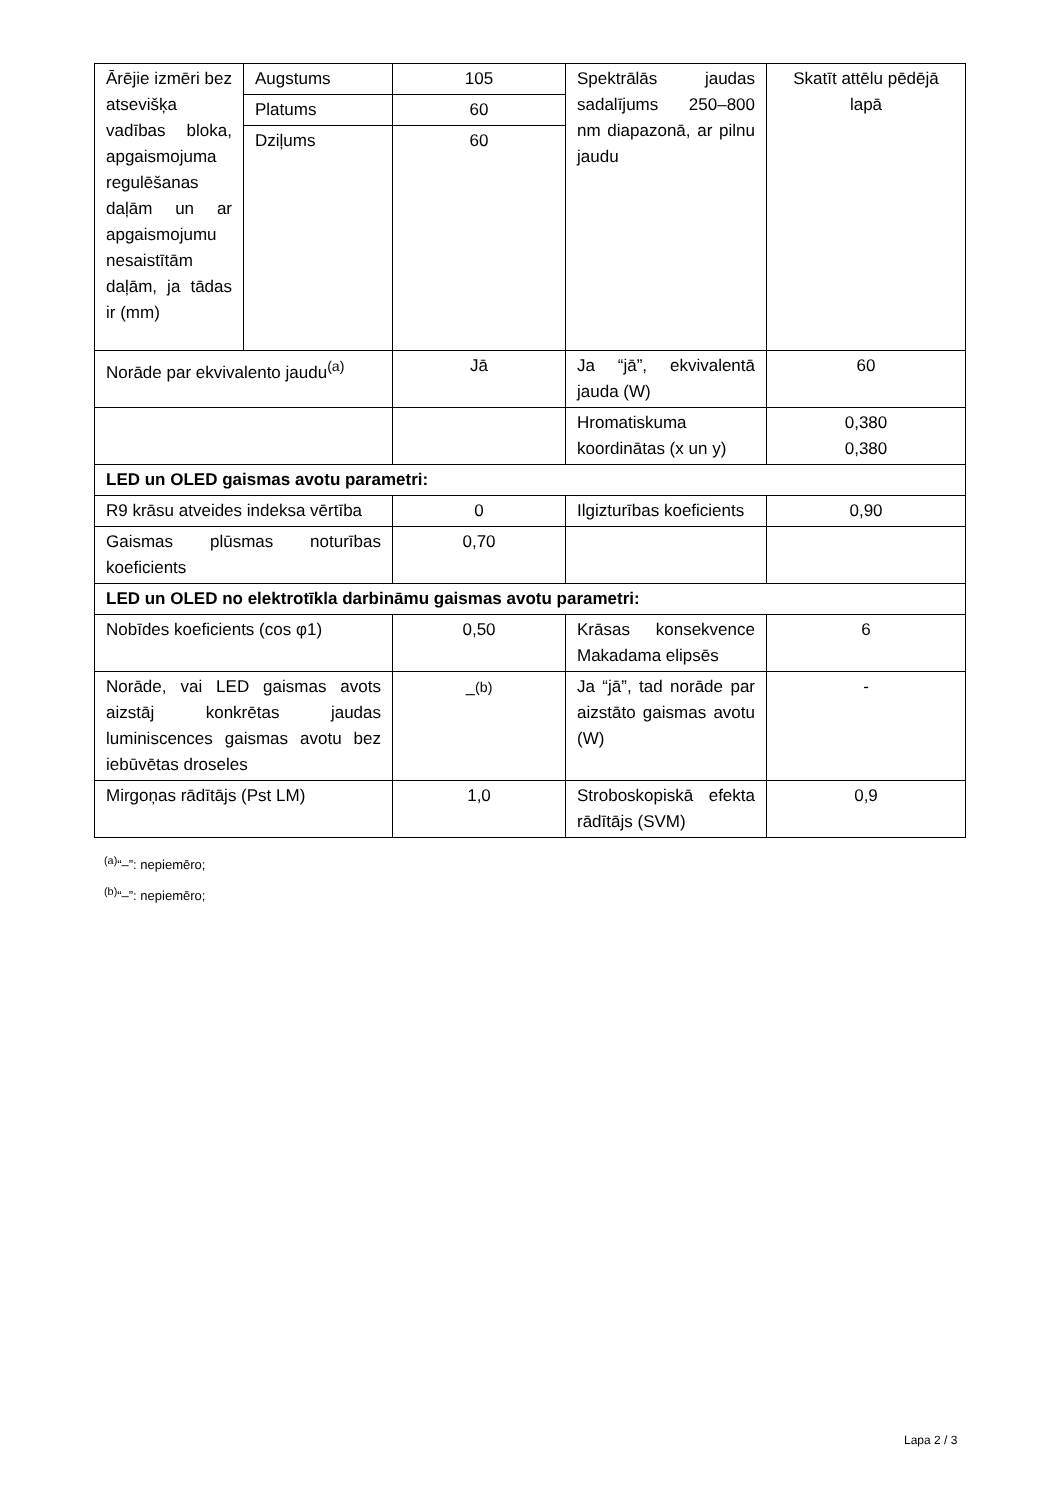| Ārējie izmēri bez atsevišķa vadības bloka, apgaismojuma regulēšanas daļām un ar apgaismojumu nesaistītām daļām, ja tādas ir (mm) | Augstums | 105 | Spektrālās jaudas sadalījums 250–800 nm diapazonā, ar pilnu jaudu | Skatīt attēlu pēdējā lapā |
| | Platums | 60 | | |
| | Dziļums | 60 | | |
| Norāde par ekvivalento jaudu<sup>(a)</sup> | | Jā | Ja “jā”, ekvivalentā jauda (W) | 60 |
| | | | Hromatiskuma koordinātas (x un y) | 0,380 0,380 |
| LED un OLED gaismas avotu parametri: | | | | |
| R9 krāsu atveides indeksa vērtība | | 0 | Ilgizturības koeficients | 0,90 |
| Gaismas plūsmas noturības koeficients | | 0,70 | | |
| LED un OLED no elektrotīkla darbināmu gaismas avotu parametri: | | | | |
| Nobīdes koeficients (cos φ1) | | 0,50 | Krāsas konsekvence Makadama elipsēs | 6 |
| Norāde, vai LED gaismas avots aizstāj konkrētas jaudas luminiscences gaismas avotu bez iebūvētas droseles | | –<sup>(b)</sup> | Ja “jā”, tad norāde par aizstāto gaismas avotu (W) | - |
| Mirgoņas rādītājs (Pst LM) | | 1,0 | Stroboskopiskā efekta rādītājs (SVM) | 0,9 |
<sup>(a)</sup> “–”: nepiemēro;
<sup>(b)</sup> “–”: nepiemēro;
Lapa 2 / 3